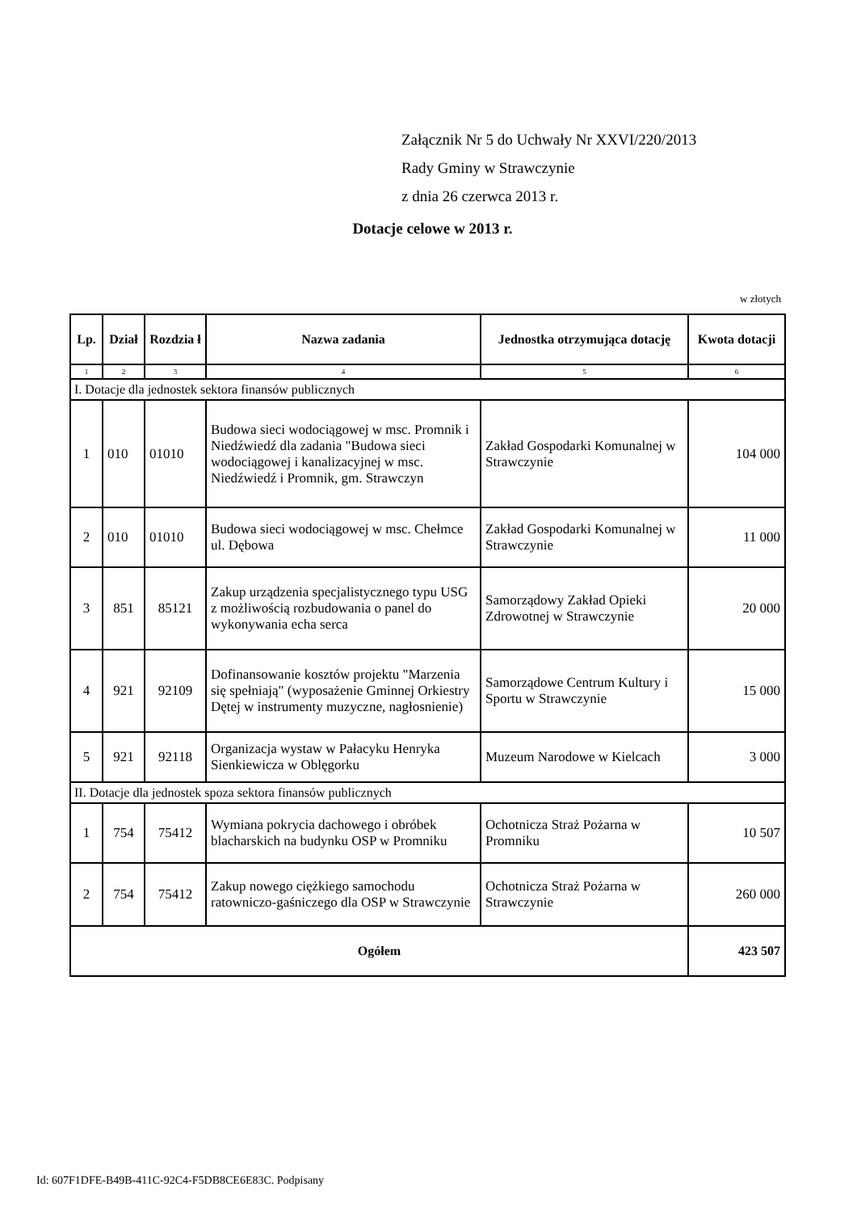Załącznik Nr 5 do Uchwały Nr XXVI/220/2013
Rady Gminy w Strawczynie
z dnia 26 czerwca 2013 r.
Dotacje celowe w 2013 r.
w złotych
| Lp. | Dział | Rozdzia ł | Nazwa zadania | Jednostka otrzymująca dotację | Kwota dotacji |
| --- | --- | --- | --- | --- | --- |
| 1 | 2 | 3 | 4 | 5 | 6 |
| I. Dotacje dla jednostek sektora finansów publicznych | | | | | |
| 1 | 010 | 01010 | Budowa sieci wodociągowej w msc. Promnik i Niedźwiedź dla zadania "Budowa sieci wodociągowej i kanalizacyjnej w msc. Niedźwiedź i Promnik, gm. Strawczyn | Zakład Gospodarki Komunalnej w Strawczynie | 104 000 |
| 2 | 010 | 01010 | Budowa sieci wodociągowej w msc. Chełmce ul. Dębowa | Zakład Gospodarki Komunalnej w Strawczynie | 11 000 |
| 3 | 851 | 85121 | Zakup urządzenia specjalistycznego typu USG z możliwością rozbudowania o panel do wykonywania echa serca | Samorządowy Zakład Opieki Zdrowotnej w Strawczynie | 20 000 |
| 4 | 921 | 92109 | Dofinansowanie kosztów projektu "Marzenia się spełniają" (wyposażenie Gminnej Orkiestry Dętej w instrumenty muzyczne, nagłosnienie) | Samorządowe Centrum Kultury i Sportu w Strawczynie | 15 000 |
| 5 | 921 | 92118 | Organizacja wystaw w Pałacyku Henryka Sienkiewicza w Oblęgorku | Muzeum Narodowe w Kielcach | 3 000 |
| II. Dotacje dla jednostek spoza sektora finansów publicznych | | | | | |
| 1 | 754 | 75412 | Wymiana pokrycia dachowego i obróbek blacharskich na budynku OSP w Promniku | Ochotnicza Straż Pożarna w Promniku | 10 507 |
| 2 | 754 | 75412 | Zakup nowego ciężkiego samochodu ratowniczo-gaśniczego dla OSP w Strawczynie | Ochotnicza Straż Pożarna w Strawczynie | 260 000 |
| Ogółem | | | | | 423 507 |
Id: 607F1DFE-B49B-411C-92C4-F5DB8CE6E83C. Podpisany